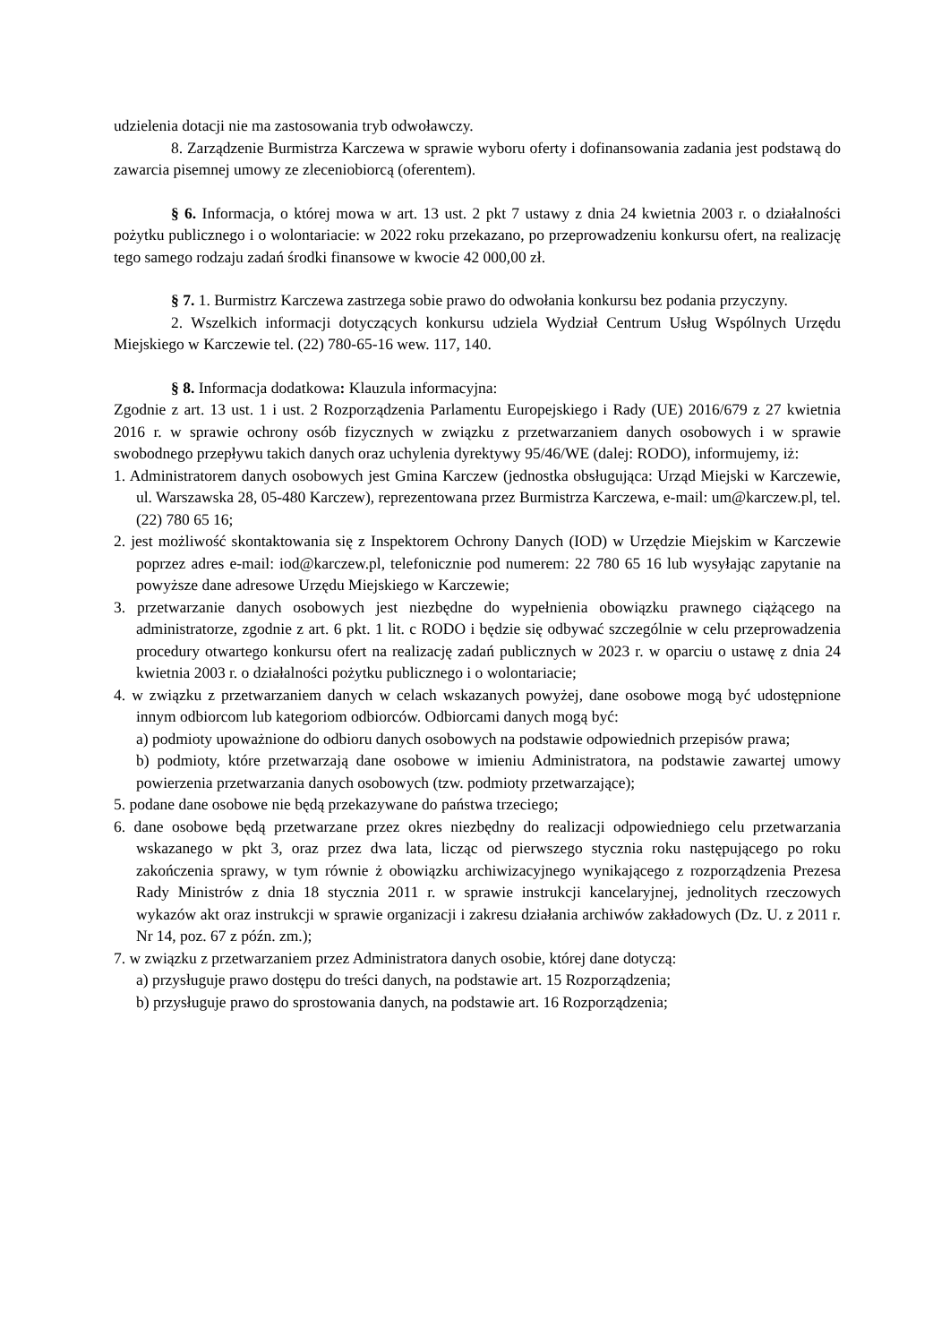udzielenia dotacji nie ma zastosowania tryb odwoławczy.
8. Zarządzenie Burmistrza Karczewa w sprawie wyboru oferty i dofinansowania zadania jest podstawą do zawarcia pisemnej umowy ze zleceniobiorcą (oferentem).
§ 6. Informacja, o której mowa w art. 13 ust. 2 pkt 7 ustawy z dnia 24 kwietnia 2003 r. o działalności pożytku publicznego i o wolontariacie: w 2022 roku przekazano, po przeprowadzeniu konkursu ofert, na realizację tego samego rodzaju zadań środki finansowe w kwocie 42 000,00 zł.
§ 7. 1. Burmistrz Karczewa zastrzega sobie prawo do odwołania konkursu bez podania przyczyny.
2. Wszelkich informacji dotyczących konkursu udziela Wydział Centrum Usług Wspólnych Urzędu Miejskiego w Karczewie tel. (22) 780-65-16 wew. 117, 140.
§ 8. Informacja dodatkowa: Klauzula informacyjna:
Zgodnie z art. 13 ust. 1 i ust. 2 Rozporządzenia Parlamentu Europejskiego i Rady (UE) 2016/679 z 27 kwietnia 2016 r. w sprawie ochrony osób fizycznych w związku z przetwarzaniem danych osobowych i w sprawie swobodnego przepływu takich danych oraz uchylenia dyrektywy 95/46/WE (dalej: RODO), informujemy, iż:
1. Administratorem danych osobowych jest Gmina Karczew (jednostka obsługująca: Urząd Miejski w Karczewie, ul. Warszawska 28, 05-480 Karczew), reprezentowana przez Burmistrza Karczewa, e-mail: um@karczew.pl, tel. (22) 780 65 16;
2. jest możliwość skontaktowania się z Inspektorem Ochrony Danych (IOD) w Urzędzie Miejskim w Karczewie poprzez adres e-mail: iod@karczew.pl, telefonicznie pod numerem: 22 780 65 16 lub wysyłając zapytanie na powyższe dane adresowe Urzędu Miejskiego w Karczewie;
3. przetwarzanie danych osobowych jest niezbędne do wypełnienia obowiązku prawnego ciążącego na administratorze, zgodnie z art. 6 pkt. 1 lit. c RODO i będzie się odbywać szczególnie w celu przeprowadzenia procedury otwartego konkursu ofert na realizację zadań publicznych w 2023 r. w oparciu o ustawę z dnia 24 kwietnia 2003 r. o działalności pożytku publicznego i o wolontariacie;
4. w związku z przetwarzaniem danych w celach wskazanych powyżej, dane osobowe mogą być udostępnione innym odbiorcom lub kategoriom odbiorców. Odbiorcami danych mogą być:
a) podmioty upoważnione do odbioru danych osobowych na podstawie odpowiednich przepisów prawa;
b) podmioty, które przetwarzają dane osobowe w imieniu Administratora, na podstawie zawartej umowy powierzenia przetwarzania danych osobowych (tzw. podmioty przetwarzające);
5. podane dane osobowe nie będą przekazywane do państwa trzeciego;
6. dane osobowe będą przetwarzane przez okres niezbędny do realizacji odpowiedniego celu przetwarzania wskazanego w pkt 3, oraz przez dwa lata, licząc od pierwszego stycznia roku następującego po roku zakończenia sprawy, w tym równie ż obowiązku archiwizacyjnego wynikającego z rozporządzenia Prezesa Rady Ministrów z dnia 18 stycznia 2011 r. w sprawie instrukcji kancelaryjnej, jednolitych rzeczowych wykazów akt oraz instrukcji w sprawie organizacji i zakresu działania archiwów zakładowych (Dz. U. z 2011 r. Nr 14, poz. 67 z późn. zm.);
7. w związku z przetwarzaniem przez Administratora danych osobie, której dane dotyczą:
a) przysługuje prawo dostępu do treści danych, na podstawie art. 15 Rozporządzenia;
b) przysługuje prawo do sprostowania danych, na podstawie art. 16 Rozporządzenia;